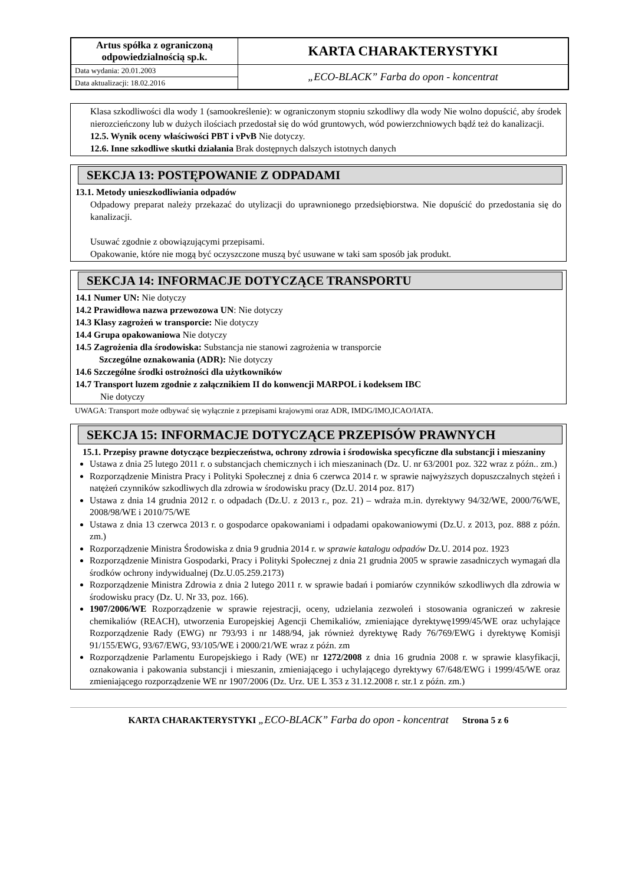| Artus spółka z ograniczoną odpowiedzialnością sp.k. | KARTA CHARAKTERYSTYKI |
| Data wydania: 20.01.2003 | „ECO-BLACK” Farba do opon - koncentrat |
| Data aktualizacji: 18.02.2016 | |
Klasa szkodliwości dla wody 1 (samookreślenie): w ograniczonym stopniu szkodliwy dla wody Nie wolno dopuścić, aby środek nierozcieńczony lub w dużych ilościach przedostał się do wód gruntowych, wód powierzchniowych bądź też do kanalizacji.
12.5. Wynik oceny właściwości PBT i vPvB Nie dotyczy.
12.6. Inne szkodliwe skutki działania Brak dostępnych dalszych istotnych danych
SEKCJA 13: POSTĘPOWANIE Z ODPADAMI
13.1. Metody unieszkodliwiania odpadów
Odpadowy preparat należy przekazać do utylizacji do uprawnionego przedsiębiorstwa. Nie dopuścić do przedostania się do kanalizacji.
Usuwać zgodnie z obowiązującymi przepisami.
Opakowanie, które nie mogą być oczyszczone muszą być usuwane w taki sam sposób jak produkt.
SEKCJA 14: INFORMACJE DOTYCZĄCE TRANSPORTU
14.1 Numer UN: Nie dotyczy
14.2 Prawidłowa nazwa przewozowa UN: Nie dotyczy
14.3 Klasy zagrożeń w transporcie: Nie dotyczy
14.4 Grupa opakowaniowa Nie dotyczy
14.5 Zagrożenia dla środowiska: Substancja nie stanowi zagrożenia w transporcie
Szczególne oznakowania (ADR): Nie dotyczy
14.6 Szczególne środki ostrożności dla użytkowników
14.7 Transport luzem zgodnie z załącznikiem II do konwencji MARPOL i kodeksem IBC
Nie dotyczy
UWAGA: Transport może odbywać się wyłącznie z przepisami krajowymi oraz ADR, IMDG/IMO,ICAO/IATA.
SEKCJA 15: INFORMACJE DOTYCZĄCE PRZEPISÓW PRAWNYCH
15.1. Przepisy prawne dotyczące bezpieczeństwa, ochrony zdrowia i środowiska specyficzne dla substancji i mieszaniny
Ustawa z dnia 25 lutego 2011 r. o substancjach chemicznych i ich mieszaninach (Dz. U. nr 63/2001 poz. 322 wraz z późn.. zm.)
Rozporządzenie Ministra Pracy i Polityki Społecznej z dnia 6 czerwca 2014 r. w sprawie najwyższych dopuszczalnych stężeń i natężeń czynników szkodliwych dla zdrowia w środowisku pracy (Dz.U. 2014 poz. 817)
Ustawa z dnia 14 grudnia 2012 r. o odpadach (Dz.U. z 2013 r., poz. 21) – wdraża m.in. dyrektywy 94/32/WE, 2000/76/WE, 2008/98/WE i 2010/75/WE
Ustawa z dnia 13 czerwca 2013 r. o gospodarce opakowaniami i odpadami opakowaniowymi (Dz.U. z 2013, poz. 888 z późn. zm.)
Rozporządzenie Ministra Środowiska z dnia 9 grudnia 2014 r. w sprawie katalogu odpadów Dz.U. 2014 poz. 1923
Rozporządzenie Ministra Gospodarki, Pracy i Polityki Społecznej z dnia 21 grudnia 2005 w sprawie zasadniczych wymagań dla środków ochrony indywidualnej (Dz.U.05.259.2173)
Rozporządzenie Ministra Zdrowia z dnia 2 lutego 2011 r. w sprawie badań i pomiarów czynników szkodliwych dla zdrowia w środowisku pracy (Dz. U. Nr 33, poz. 166).
1907/2006/WE Rozporządzenie w sprawie rejestracji, oceny, udzielania zezwoleń i stosowania ograniczeń w zakresie chemikaliów (REACH), utworzenia Europejskiej Agencji Chemikaliów, zmieniające dyrektywę1999/45/WE oraz uchylające Rozporządzenie Rady (EWG) nr 793/93 i nr 1488/94, jak również dyrektywę Rady 76/769/EWG i dyrektywę Komisji 91/155/EWG, 93/67/EWG, 93/105/WE i 2000/21/WE wraz z późn. zm
Rozporządzenie Parlamentu Europejskiego i Rady (WE) nr 1272/2008 z dnia 16 grudnia 2008 r. w sprawie klasyfikacji, oznakowania i pakowania substancji i mieszanin, zmieniającego i uchylającego dyrektywy 67/648/EWG i 1999/45/WE oraz zmieniającego rozporządzenie WE nr 1907/2006 (Dz. Urz. UE L 353 z 31.12.2008 r. str.1 z późn. zm.)
KARTA CHARAKTERYSTYKI „ECO-BLACK” Farba do opon - koncentrat Strona 5 z 6